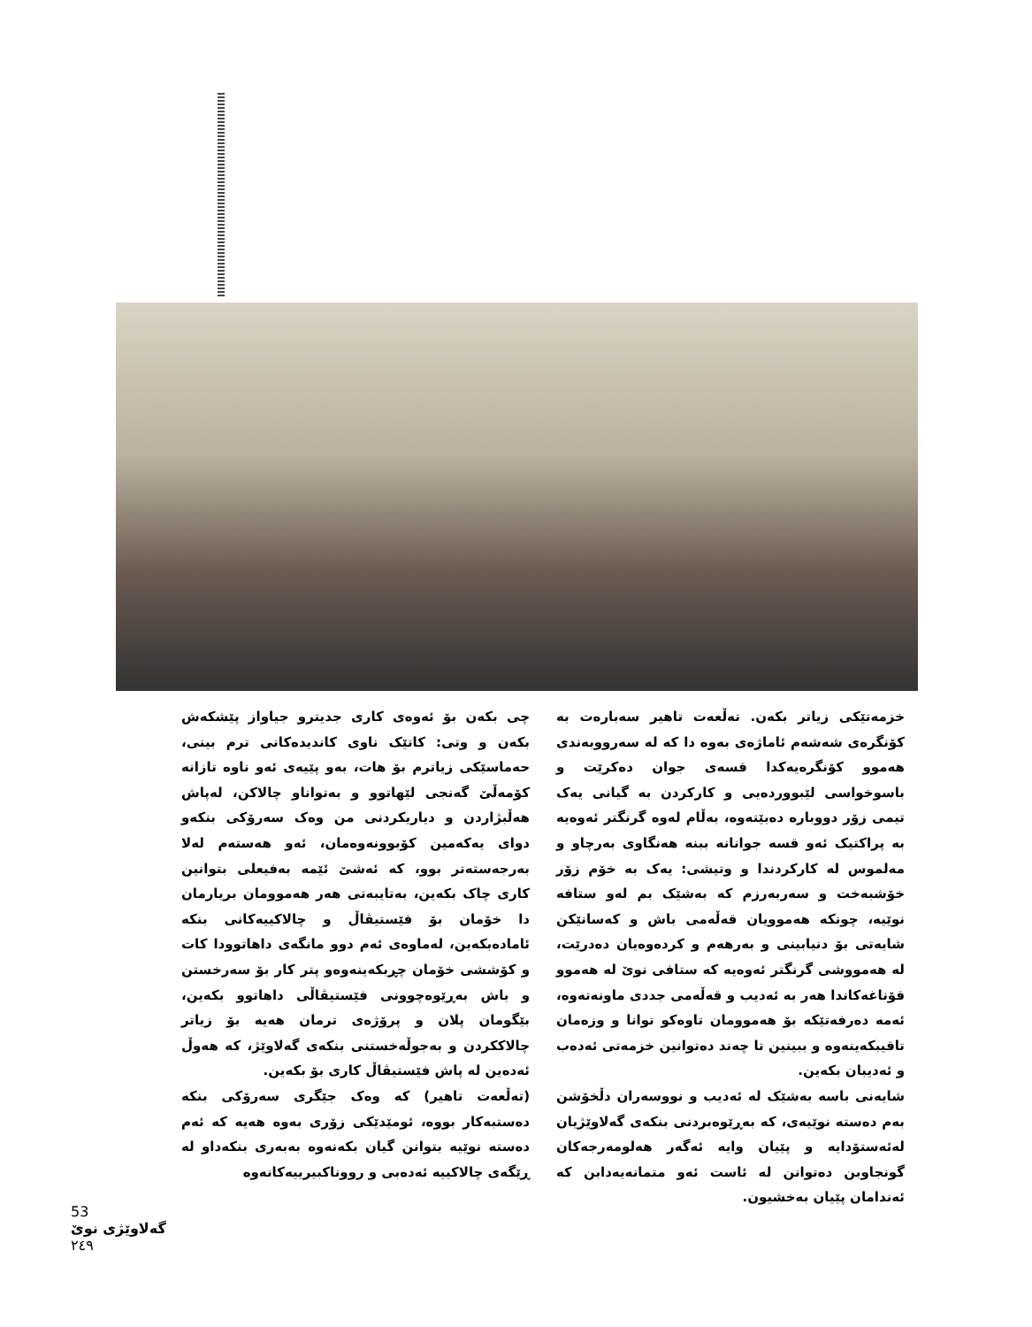چی بکەن بۆ ئەوەی کاری جدیترو جیاواز پێشکەش بکەن و وتی: کاتێک ناوی کاندیدەکانی ترم بینی، حەماسێکی زیاترم بۆ هات، بەو پێیەی ئەو ناوە تازانە کۆمەڵێ گەنجی لێهاتوو و بەتواناو چالاکن، لەپاش هەڵبژاردن و دیاریکردنی من وەک سەرۆکی بنکەو دوای یەکەمین کۆبوونەوەمان، ئەو هەستەم لەلا بەرجەستەتر بوو، کە ئەشێ ئێمە بەفیعلی بتوانین کاری چاک بکەین، بەتایبەتی هەر هەموومان بریارمان دا خۆمان بۆ فێستیڤاڵ و چالاکییەکانی بنکە ئامادەبکەین، لەماوەی ئەم دوو مانگەی داهاتوودا کات و کۆششی خۆمان چڕبکەینەوەو پتر کار بۆ سەرخستن و باش بەڕێوەچوونی فێستیڤاڵی داهاتوو بکەین، بێگومان پلان و پرۆژەی ترمان هەیە بۆ زیاتر چالاککردن و بەجوڵەخستنی بنکەی گەلاوێژ، کە هەوڵ ئەدەین لە پاش فێستیڤاڵ کاری بۆ بکەین.
(تەڵعەت تاهیر) کە وەک جێگری سەرۆکی بنکە دەستبەکار بووە، ئومێدێکی زۆری بەوە هەیە کە ئەم دەستە نوێیە بتوانن گیان بکەنەوە بەبەری بنکەداو لە ڕێگەی چالاکییە ئەدەبی و رووناکبیرییەکانەوە
خزمەتێکی زیاتر بکەن. تەڵعەت تاهیر سەبارەت بە کۆنگرەی شەشەم ئاماژەی بەوە دا کە لە سەرووبەندی هەموو کۆنگرەیەکدا قسەی جوان دەکرێت و باسوخواسی لێبووردەیی و کارکردن بە گیانی یەک تیمی زۆر دووبارە دەبێتەوە، بەڵام لەوە گرنگتر ئەوەیە بە پراکتیک ئەو قسە جوانانە ببنە هەنگاوی بەرچاو و مەلموس لە کارکردندا و وتیشی: یەک بە خۆم زۆر خۆشبەخت و سەربەرزم کە بەشێک بم لەو ستافە نوێیە، چونکە هەموویان قەڵەمی باش و کەسانێکن شایەتی بۆ دنیابینی و بەرهەم و کردەوەیان دەدرێت، لە هەمووشی گرنگتر ئەوەیە کە ستافی نوێ لە هەموو قۆناغەکاندا هەر بە ئەدیب و قەڵەمی جددی ماونەتەوە، ئەمە دەرفەتێکە بۆ هەموومان تاوەکو توانا و وزەمان تاقیبکەینەوە و ببینین تا چەند دەتوانین خزمەتی ئەدەب و ئەدیبان بکەین.
شایەنی باسە بەشێک لە ئەدیب و نووسەران دڵخۆشن بەم دەستە نوێیەی، کە بەڕێوەبردنی بنکەی گەلاوێژیان لەئەستۆدایە و پێیان وایە ئەگەر هەلومەرجەکان گونجاوبن دەتوانن لە ئاست ئەو متمانەیەدابن کە ئەندامان پێیان بەخشیون.
53
گەلاوێژی نوێ
٢٤٩